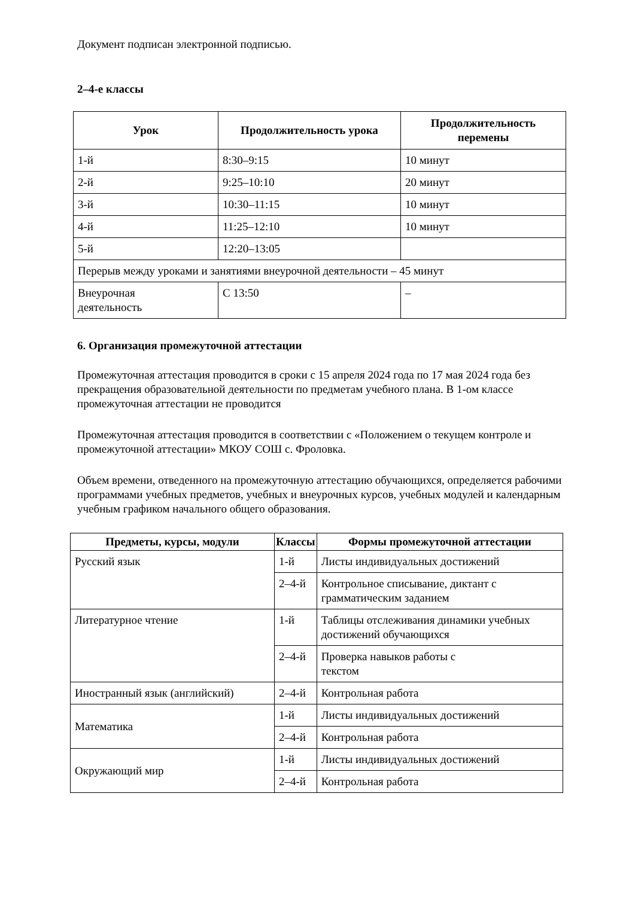Документ подписан электронной подписью.
2–4-е классы
| Урок | Продолжительность урока | Продолжительность перемены |
| --- | --- | --- |
| 1-й | 8:30–9:15 | 10 минут |
| 2-й | 9:25–10:10 | 20 минут |
| 3-й | 10:30–11:15 | 10 минут |
| 4-й | 11:25–12:10 | 10 минут |
| 5-й | 12:20–13:05 | |
| Перерыв между уроками и занятиями внеурочной деятельности – 45 минут | | |
| Внеурочная деятельность | С 13:50 | – |
6. Организация промежуточной аттестации
Промежуточная аттестация проводится в сроки с 15 апреля 2024 года по 17 мая 2024 года без прекращения образовательной деятельности по предметам учебного плана. В 1-ом классе промежуточная аттестации не проводится
Промежуточная аттестация проводится в соответствии с «Положением о текущем контроле и промежуточной аттестации» МКОУ СОШ с. Фроловка.
Объем времени, отведенного на промежуточную аттестацию обучающихся, определяется рабочими программами учебных предметов, учебных и внеурочных курсов, учебных модулей и календарным учебным графиком начального общего образования.
| Предметы, курсы, модули | Классы | Формы промежуточной аттестации |
| --- | --- | --- |
| Русский язык | 1-й | Листы индивидуальных достижений |
| | 2–4-й | Контрольное списывание, диктант с грамматическим заданием |
| Литературное чтение | 1-й | Таблицы отслеживания динамики учебных достижений обучающихся |
| | 2–4-й | Проверка навыков работы с текстом |
| Иностранный язык (английский) | 2–4-й | Контрольная работа |
| Математика | 1-й | Листы индивидуальных достижений |
| | 2–4-й | Контрольная работа |
| Окружающий мир | 1-й | Листы индивидуальных достижений |
| | 2–4-й | Контрольная работа |